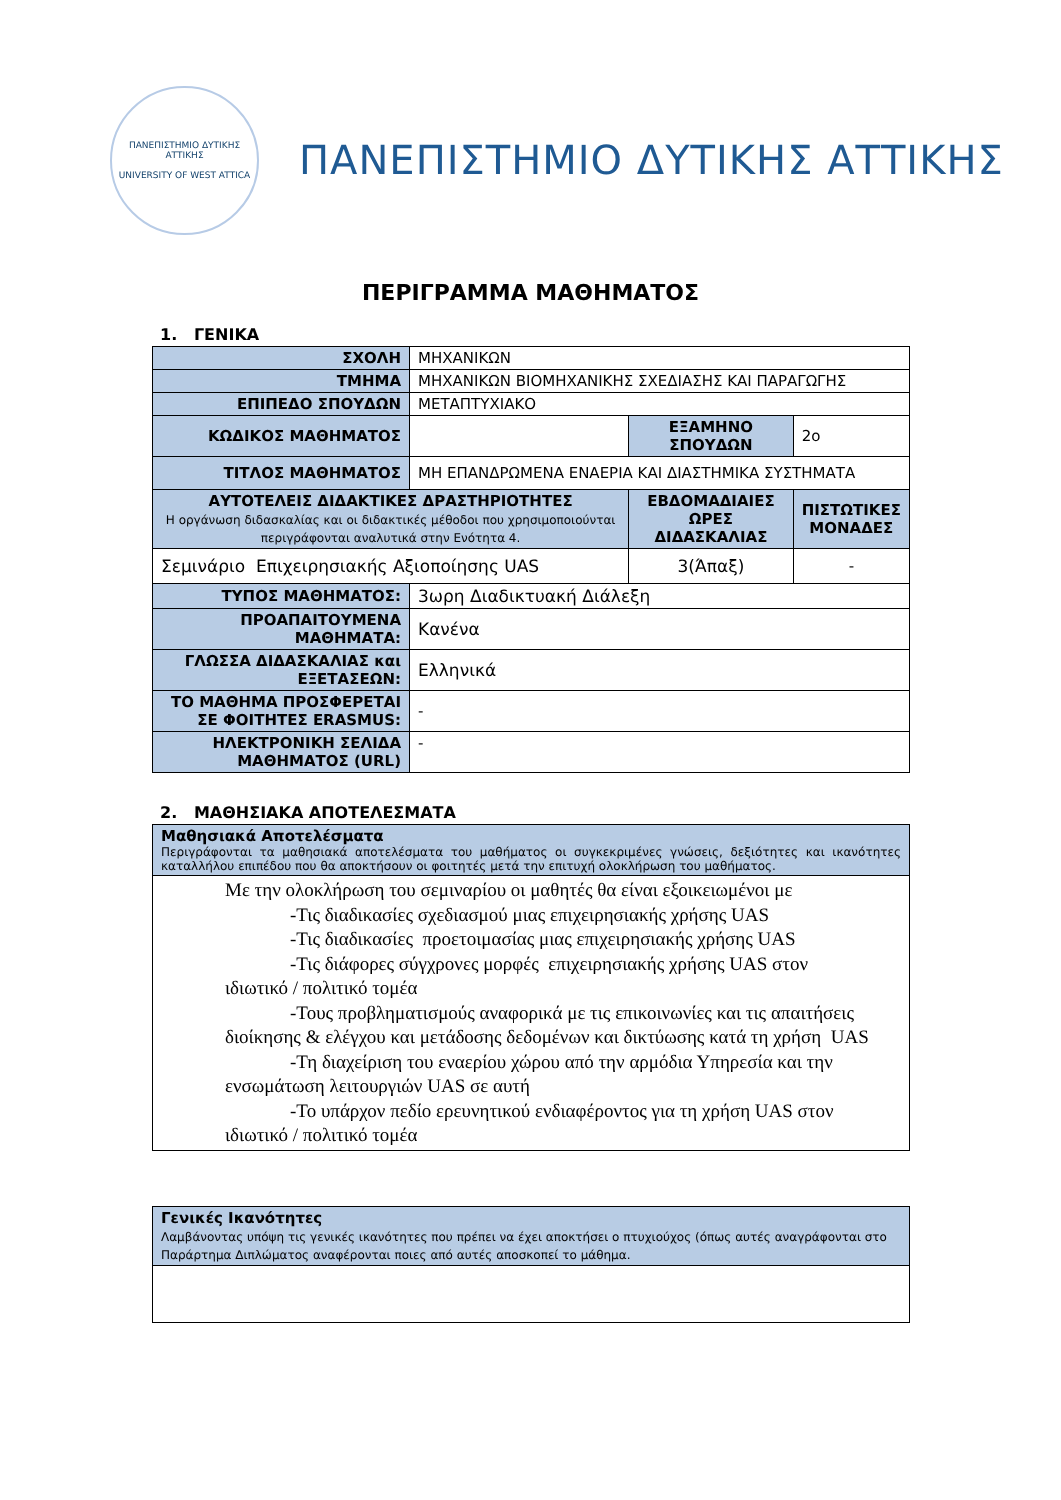ΠΑΝΕΠΙΣΤΗΜΙΟ ΔΥΤΙΚΗΣ ΑΤΤΙΚΗΣ
UNIVERSITY OF WEST ATTICA
ΠΑΝΕΠΙΣΤΗΜΙΟ ΔΥΤΙΚΗΣ ΑΤΤΙΚΗΣ
ΠΕΡΙΓΡΑΜΜΑ ΜΑΘΗΜΑΤΟΣ
1. ΓΕΝΙΚΑ
| ΣΧΟΛΗ | ΜΗΧΑΝΙΚΩΝ | | |
| ΤΜΗΜΑ | ΜΗΧΑΝΙΚΩΝ ΒΙΟΜΗΧΑΝΙΚΗΣ ΣΧΕΔΙΑΣΗΣ ΚΑΙ ΠΑΡΑΓΩΓΗΣ | | |
| ΕΠΙΠΕΔΟ ΣΠΟΥΔΩΝ | ΜΕΤΑΠΤΥΧΙΑΚΟ | | |
| ΚΩΔΙΚΟΣ ΜΑΘΗΜΑΤΟΣ | | ΕΞΑΜΗΝΟ ΣΠΟΥΔΩΝ | 2ο |
| ΤΙΤΛΟΣ ΜΑΘΗΜΑΤΟΣ | ΜΗ ΕΠΑΝΔΡΩΜΕΝΑ ΕΝΑΕΡΙΑ ΚΑΙ ΔΙΑΣΤΗΜΙΚΑ ΣΥΣΤΗΜΑΤΑ | | |
| ΑΥΤΟΤΕΛΕΙΣ ΔΙΔΑΚΤΙΚΕΣ ΔΡΑΣΤΗΡΙΟΤΗΤΕΣ Η οργάνωση διδασκαλίας και οι διδακτικές μέθοδοι που χρησιμοποιούνται περιγράφονται αναλυτικά στην Ενότητα 4. | | ΕΒΔΟΜΑΔΙΑΙΕΣ ΩΡΕΣ ΔΙΔΑΣΚΑΛΙΑΣ | ΠΙΣΤΩΤΙΚΕΣ ΜΟΝΑΔΕΣ |
| Σεμινάριο Επιχειρησιακής Αξιοποίησης UAS | | 3(Άπαξ) | - |
| ΤΥΠΟΣ ΜΑΘΗΜΑΤΟΣ: | 3ωρη Διαδικτυακή Διάλεξη | | |
| ΠΡΟΑΠΑΙΤΟΥΜΕΝΑ ΜΑΘΗΜΑΤΑ: | Κανένα | | |
| ΓΛΩΣΣΑ ΔΙΔΑΣΚΑΛΙΑΣ και ΕΞΕΤΑΣΕΩΝ: | Ελληνικά | | |
| ΤΟ ΜΑΘΗΜΑ ΠΡΟΣΦΕΡΕΤΑΙ ΣΕ ΦΟΙΤΗΤΕΣ ERASMUS: | - | | |
| ΗΛΕΚΤΡΟΝΙΚΗ ΣΕΛΙΔΑ ΜΑΘΗΜΑΤΟΣ (URL) | - | | |
2. ΜΑΘΗΣΙΑΚΑ ΑΠΟΤΕΛΕΣΜΑΤΑ
| Μαθησιακά Αποτελέσματα Περιγράφονται τα μαθησιακά αποτελέσματα του μαθήματος οι συγκεκριμένες γνώσεις, δεξιότητες και ικανότητες καταλλήλου επιπέδου που θα αποκτήσουν οι φοιτητές μετά την επιτυχή ολοκλήρωση του μαθήματος. |
| Με την ολοκλήρωση του σεμιναρίου οι μαθητές θα είναι εξοικειωμένοι με -Τις διαδικασίες σχεδιασμού μιας επιχειρησιακής χρήσης UAS -Τις διαδικασίες προετοιμασίας μιας επιχειρησιακής χρήσης UAS -Τις διάφορες σύγχρονες μορφές επιχειρησιακής χρήσης UAS στον ιδιωτικό / πολιτικό τομέα -Τους προβληματισμούς αναφορικά με τις επικοινωνίες και τις απαιτήσεις διοίκησης & ελέγχου και μετάδοσης δεδομένων και δικτύωσης κατά τη χρήση UAS -Τη διαχείριση του εναερίου χώρου από την αρμόδια Υπηρεσία και την ενσωμάτωση λειτουργιών UAS σε αυτή -Το υπάρχον πεδίο ερευνητικού ενδιαφέροντος για τη χρήση UAS στον ιδιωτικό / πολιτικό τομέα |
| Γενικές Ικανότητες Λαμβάνοντας υπόψη τις γενικές ικανότητες που πρέπει να έχει αποκτήσει ο πτυχιούχος (όπως αυτές αναγράφονται στο Παράρτημα Διπλώματος αναφέρονται ποιες από αυτές αποσκοπεί το μάθημα. |